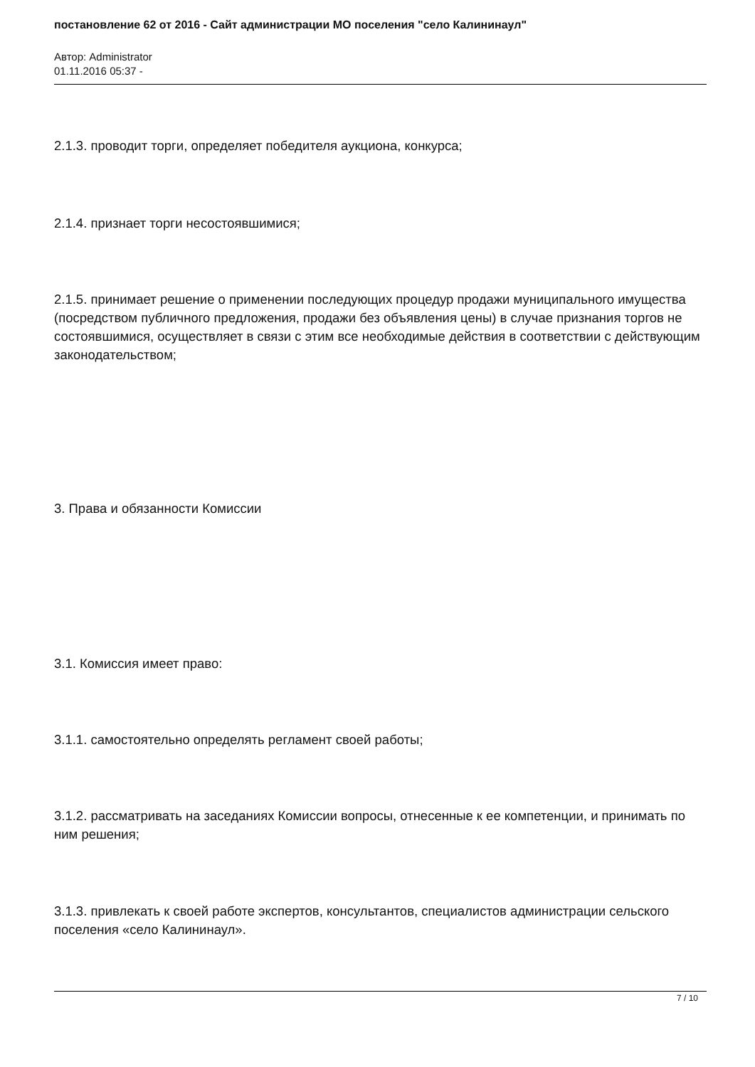постановление 62 от 2016 - Сайт администрации МО поселения "село Калининаул"
Автор: Administrator
01.11.2016 05:37 -
2.1.3. проводит торги, определяет победителя аукциона, конкурса;
2.1.4. признает торги несостоявшимися;
2.1.5. принимает решение о применении последующих процедур продажи муниципального имущества (посредством публичного предложения, продажи без объявления цены) в случае признания торгов не состоявшимися, осуществляет в связи с этим все необходимые действия в соответствии с действующим законодательством;
3. Права и обязанности Комиссии
3.1. Комиссия имеет право:
3.1.1. самостоятельно определять регламент своей работы;
3.1.2. рассматривать на заседаниях Комиссии вопросы, отнесенные к ее компетенции, и принимать по ним решения;
3.1.3. привлекать к своей работе экспертов, консультантов, специалистов администрации сельского поселения «село Калининаул».
7 / 10